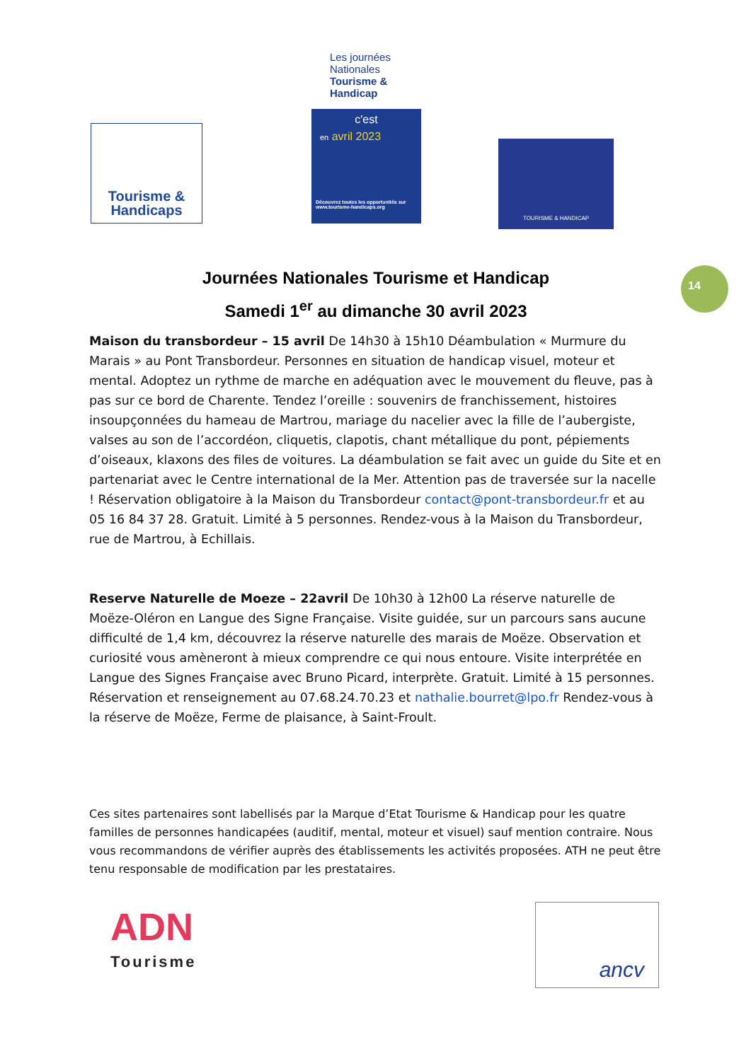Tourisme &
Handicaps
Les journées Nationales Tourisme & Handicap
c'est
en avril 2023
Découvrez toutes les opportunités sur www.tourisme-handicaps.org
TOURISME & HANDICAP
14
Journées Nationales Tourisme et Handicap
Samedi 1<sup>er</sup> au dimanche 30 avril 2023
Maison du transbordeur – 15 avril De 14h30 à 15h10 Déambulation « Murmure du Marais » au Pont Transbordeur. Personnes en situation de handicap visuel, moteur et mental. Adoptez un rythme de marche en adéquation avec le mouvement du fleuve, pas à pas sur ce bord de Charente. Tendez l’oreille : souvenirs de franchissement, histoires insoupçonnées du hameau de Martrou, mariage du nacelier avec la fille de l’aubergiste, valses au son de l’accordéon, cliquetis, clapotis, chant métallique du pont, pépiements d’oiseaux, klaxons des files de voitures. La déambulation se fait avec un guide du Site et en partenariat avec le Centre international de la Mer. Attention pas de traversée sur la nacelle ! Réservation obligatoire à la Maison du Transbordeur contact@pont-transbordeur.fr et au 05 16 84 37 28. Gratuit. Limité à 5 personnes. Rendez-vous à la Maison du Transbordeur, rue de Martrou, à Echillais.
Reserve Naturelle de Moeze – 22avril De 10h30 à 12h00 La réserve naturelle de Moëze-Oléron en Langue des Signe Française. Visite guidée, sur un parcours sans aucune difficulté de 1,4 km, découvrez la réserve naturelle des marais de Moëze. Observation et curiosité vous amèneront à mieux comprendre ce qui nous entoure. Visite interprétée en Langue des Signes Française avec Bruno Picard, interprète. Gratuit. Limité à 15 personnes. Réservation et renseignement au 07.68.24.70.23 et nathalie.bourret@lpo.fr Rendez-vous à la réserve de Moëze, Ferme de plaisance, à Saint-Froult.
Ces sites partenaires sont labellisés par la Marque d’Etat Tourisme & Handicap pour les quatre familles de personnes handicapées (auditif, mental, moteur et visuel) sauf mention contraire. Nous vous recommandons de vérifier auprès des établissements les activités proposées. ATH ne peut être tenu responsable de modification par les prestataires.
ADN
Tourisme
ancv